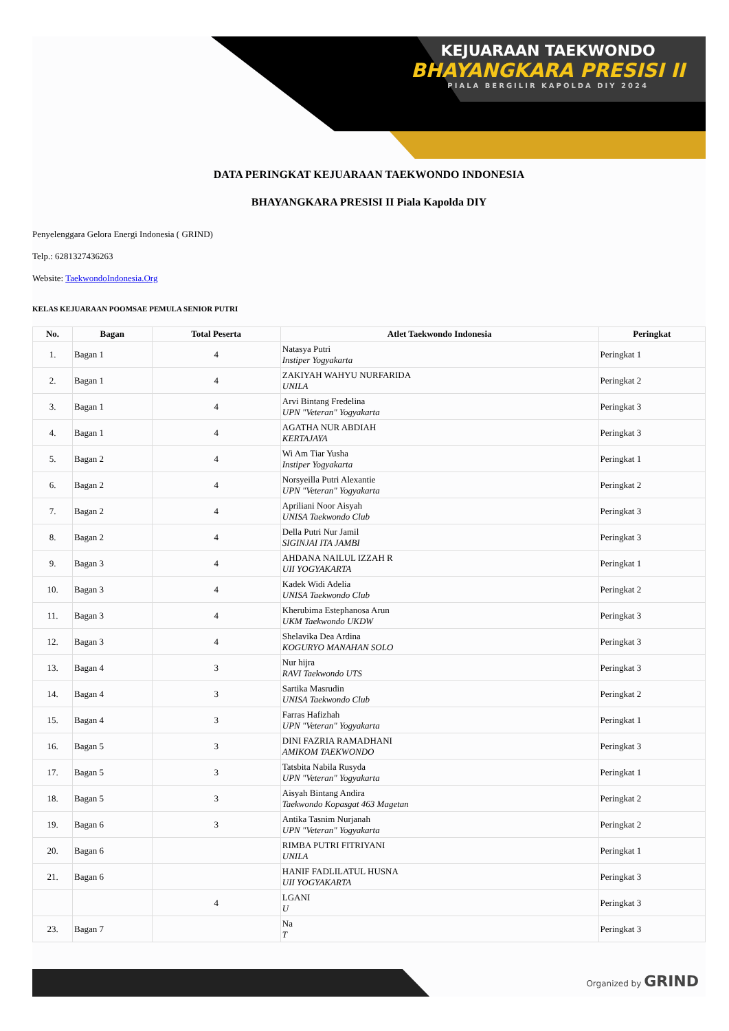KEJUARAAN TAEKWONDO
BHAYANGKARA PRESISI II
PIALA BERGILIR KAPOLDA DIY 2024
DATA PERINGKAT KEJUARAAN TAEKWONDO INDONESIA
BHAYANGKARA PRESISI II Piala Kapolda DIY
Penyelenggara Gelora Energi Indonesia ( GRIND)
Telp.: 6281327436263
Website: TaekwondoIndonesia.Org
KELAS KEJUARAAN POOMSAE PEMULA SENIOR PUTRI
| No. | Bagan | Total Peserta | Atlet Taekwondo Indonesia | Peringkat |
| --- | --- | --- | --- | --- |
| 1. | Bagan 1 | 4 | Natasya Putri Instiper Yogyakarta | Peringkat 1 |
| 2. | Bagan 1 | 4 | ZAKIYAH WAHYU NURFARIDA UNILA | Peringkat 2 |
| 3. | Bagan 1 | 4 | Arvi Bintang Fredelina UPN "Veteran" Yogyakarta | Peringkat 3 |
| 4. | Bagan 1 | 4 | AGATHA NUR ABDIAH KERTAJAYA | Peringkat 3 |
| 5. | Bagan 2 | 4 | Wi Am Tiar Yusha Instiper Yogyakarta | Peringkat 1 |
| 6. | Bagan 2 | 4 | Norsyeilla Putri Alexantie UPN "Veteran" Yogyakarta | Peringkat 2 |
| 7. | Bagan 2 | 4 | Apriliani Noor Aisyah UNISA Taekwondo Club | Peringkat 3 |
| 8. | Bagan 2 | 4 | Della Putri Nur Jamil SIGINJAI ITA JAMBI | Peringkat 3 |
| 9. | Bagan 3 | 4 | AHDANA NAILUL IZZAH R UII YOGYAKARTA | Peringkat 1 |
| 10. | Bagan 3 | 4 | Kadek Widi Adelia UNISA Taekwondo Club | Peringkat 2 |
| 11. | Bagan 3 | 4 | Kherubima Estephanosa Arun UKM Taekwondo UKDW | Peringkat 3 |
| 12. | Bagan 3 | 4 | Shelavika Dea Ardina KOGURYO MANAHAN SOLO | Peringkat 3 |
| 13. | Bagan 4 | 3 | Nur hijra RAVI Taekwondo UTS | Peringkat 3 |
| 14. | Bagan 4 | 3 | Sartika Masrudin UNISA Taekwondo Club | Peringkat 2 |
| 15. | Bagan 4 | 3 | Farras Hafizhah UPN "Veteran" Yogyakarta | Peringkat 1 |
| 16. | Bagan 5 | 3 | DINI FAZRIA RAMADHANI AMIKOM TAEKWONDO | Peringkat 3 |
| 17. | Bagan 5 | 3 | Tatsbita Nabila Rusyda UPN "Veteran" Yogyakarta | Peringkat 1 |
| 18. | Bagan 5 | 3 | Aisyah Bintang Andira Taekwondo Kopasgat 463 Magetan | Peringkat 2 |
| 19. | Bagan 6 | 3 | Antika Tasnim Nurjanah UPN "Veteran" Yogyakarta | Peringkat 2 |
| 20. | Bagan 6 | | RIMBA PUTRI FITRIYANI UNILA | Peringkat 1 |
| 21. | Bagan 6 | | HANIF FADLILATUL HUSNA UII YOGYAKARTA | Peringkat 3 |
| | | 4 | LGANI U | Peringkat 3 |
| 23. | Bagan 7 | | Na T | Peringkat 3 |
Organized by GRIND